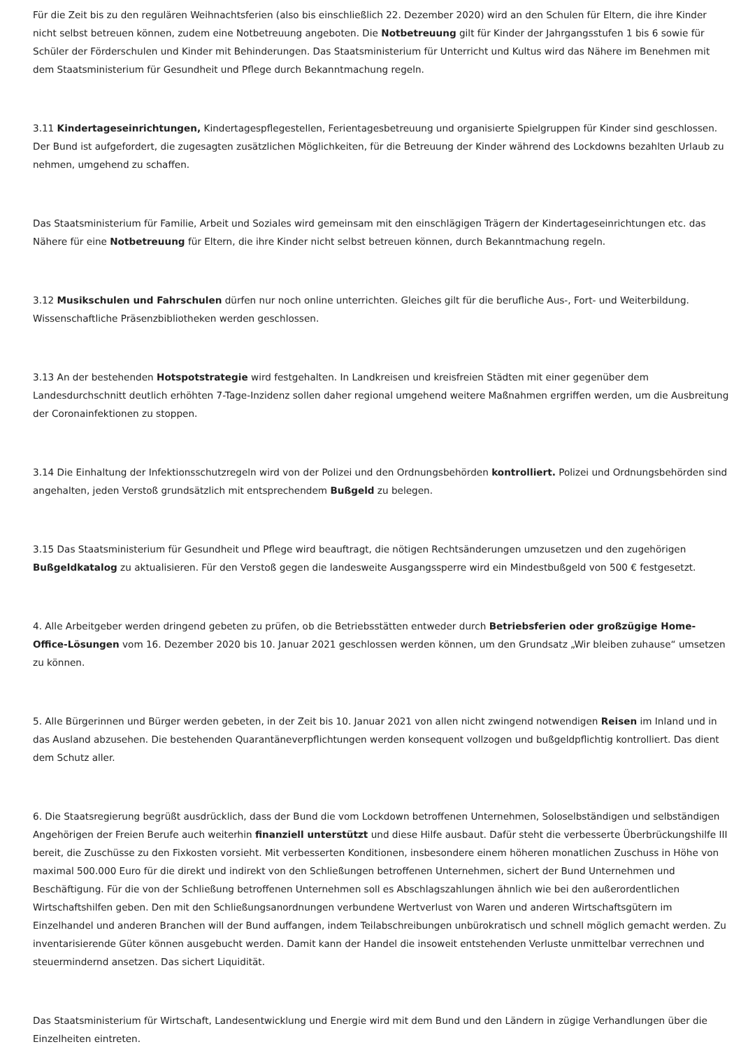Für die Zeit bis zu den regulären Weihnachtsferien (also bis einschließlich 22. Dezember 2020) wird an den Schulen für Eltern, die ihre Kinder nicht selbst betreuen können, zudem eine Notbetreuung angeboten. Die Notbetreuung gilt für Kinder der Jahrgangsstufen 1 bis 6 sowie für Schüler der Förderschulen und Kinder mit Behinderungen. Das Staatsministerium für Unterricht und Kultus wird das Nähere im Benehmen mit dem Staatsministerium für Gesundheit und Pflege durch Bekanntmachung regeln.
3.11 Kindertageseinrichtungen, Kindertagespflegestellen, Ferientagesbetreuung und organisierte Spielgruppen für Kinder sind geschlossen. Der Bund ist aufgefordert, die zugesagten zusätzlichen Möglichkeiten, für die Betreuung der Kinder während des Lockdowns bezahlten Urlaub zu nehmen, umgehend zu schaffen.
Das Staatsministerium für Familie, Arbeit und Soziales wird gemeinsam mit den einschlägigen Trägern der Kindertageseinrichtungen etc. das Nähere für eine Notbetreuung für Eltern, die ihre Kinder nicht selbst betreuen können, durch Bekanntmachung regeln.
3.12 Musikschulen und Fahrschulen dürfen nur noch online unterrichten. Gleiches gilt für die berufliche Aus-, Fort- und Weiterbildung. Wissenschaftliche Präsenzbibliotheken werden geschlossen.
3.13 An der bestehenden Hotspotstrategie wird festgehalten. In Landkreisen und kreisfreien Städten mit einer gegenüber dem Landesdurchschnitt deutlich erhöhten 7-Tage-Inzidenz sollen daher regional umgehend weitere Maßnahmen ergriffen werden, um die Ausbreitung der Coronainfektionen zu stoppen.
3.14 Die Einhaltung der Infektionsschutzregeln wird von der Polizei und den Ordnungsbehörden kontrolliert. Polizei und Ordnungsbehörden sind angehalten, jeden Verstoß grundsätzlich mit entsprechendem Bußgeld zu belegen.
3.15 Das Staatsministerium für Gesundheit und Pflege wird beauftragt, die nötigen Rechtsänderungen umzusetzen und den zugehörigen Bußgeldkatalog zu aktualisieren. Für den Verstoß gegen die landesweite Ausgangssperre wird ein Mindestbußgeld von 500 € festgesetzt.
4. Alle Arbeitgeber werden dringend gebeten zu prüfen, ob die Betriebsstätten entweder durch Betriebsferien oder großzügige Home-Office-Lösungen vom 16. Dezember 2020 bis 10. Januar 2021 geschlossen werden können, um den Grundsatz „Wir bleiben zuhause“ umsetzen zu können.
5. Alle Bürgerinnen und Bürger werden gebeten, in der Zeit bis 10. Januar 2021 von allen nicht zwingend notwendigen Reisen im Inland und in das Ausland abzusehen. Die bestehenden Quarantäneverpflichtungen werden konsequent vollzogen und bußgeldpflichtig kontrolliert. Das dient dem Schutz aller.
6. Die Staatsregierung begrüßt ausdrücklich, dass der Bund die vom Lockdown betroffenen Unternehmen, Soloselbständigen und selbständigen Angehörigen der Freien Berufe auch weiterhin finanziell unterstützt und diese Hilfe ausbaut. Dafür steht die verbesserte Überbrückungshilfe III bereit, die Zuschüsse zu den Fixkosten vorsieht. Mit verbesserten Konditionen, insbesondere einem höheren monatlichen Zuschuss in Höhe von maximal 500.000 Euro für die direkt und indirekt von den Schließungen betroffenen Unternehmen, sichert der Bund Unternehmen und Beschäftigung. Für die von der Schließung betroffenen Unternehmen soll es Abschlagszahlungen ähnlich wie bei den außerordentlichen Wirtschaftshilfen geben. Den mit den Schließungsanordnungen verbundene Wertverlust von Waren und anderen Wirtschaftsgütern im Einzelhandel und anderen Branchen will der Bund auffangen, indem Teilabschreibungen unbürokratisch und schnell möglich gemacht werden. Zu inventarisierende Güter können ausgebucht werden. Damit kann der Handel die insoweit entstehenden Verluste unmittelbar verrechnen und steuermindernd ansetzen. Das sichert Liquidität.
Das Staatsministerium für Wirtschaft, Landesentwicklung und Energie wird mit dem Bund und den Ländern in zügige Verhandlungen über die Einzelheiten eintreten.